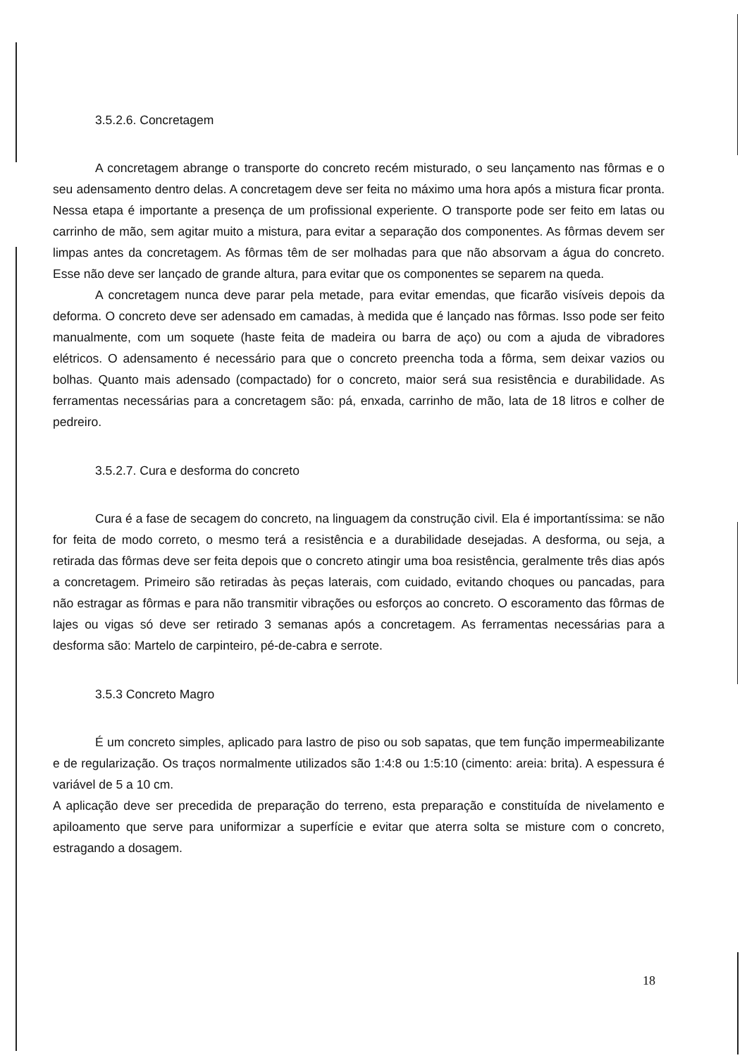3.5.2.6. Concretagem
A concretagem abrange o transporte do concreto recém misturado, o seu lançamento nas fôrmas e o seu adensamento dentro delas. A concretagem deve ser feita no máximo uma hora após a mistura ficar pronta. Nessa etapa é importante a presença de um profissional experiente. O transporte pode ser feito em latas ou carrinho de mão, sem agitar muito a mistura, para evitar a separação dos componentes. As fôrmas devem ser limpas antes da concretagem. As fôrmas têm de ser molhadas para que não absorvam a água do concreto. Esse não deve ser lançado de grande altura, para evitar que os componentes se separem na queda.
A concretagem nunca deve parar pela metade, para evitar emendas, que ficarão visíveis depois da deforma. O concreto deve ser adensado em camadas, à medida que é lançado nas fôrmas. Isso pode ser feito manualmente, com um soquete (haste feita de madeira ou barra de aço) ou com a ajuda de vibradores elétricos. O adensamento é necessário para que o concreto preencha toda a fôrma, sem deixar vazios ou bolhas. Quanto mais adensado (compactado) for o concreto, maior será sua resistência e durabilidade. As ferramentas necessárias para a concretagem são: pá, enxada, carrinho de mão, lata de 18 litros e colher de pedreiro.
3.5.2.7. Cura e desforma do concreto
Cura é a fase de secagem do concreto, na linguagem da construção civil. Ela é importantíssima: se não for feita de modo correto, o mesmo terá a resistência e a durabilidade desejadas. A desforma, ou seja, a retirada das fôrmas deve ser feita depois que o concreto atingir uma boa resistência, geralmente três dias após a concretagem. Primeiro são retiradas às peças laterais, com cuidado, evitando choques ou pancadas, para não estragar as fôrmas e para não transmitir vibrações ou esforços ao concreto. O escoramento das fôrmas de lajes ou vigas só deve ser retirado 3 semanas após a concretagem. As ferramentas necessárias para a desforma são: Martelo de carpinteiro, pé-de-cabra e serrote.
3.5.3 Concreto Magro
É um concreto simples, aplicado para lastro de piso ou sob sapatas, que tem função impermeabilizante e de regularização. Os traços normalmente utilizados são 1:4:8 ou 1:5:10 (cimento: areia: brita). A espessura é variável de 5 a 10 cm.
A aplicação deve ser precedida de preparação do terreno, esta preparação e constituída de nivelamento e apiloamento que serve para uniformizar a superfície e evitar que aterra solta se misture com o concreto, estragando a dosagem.
18